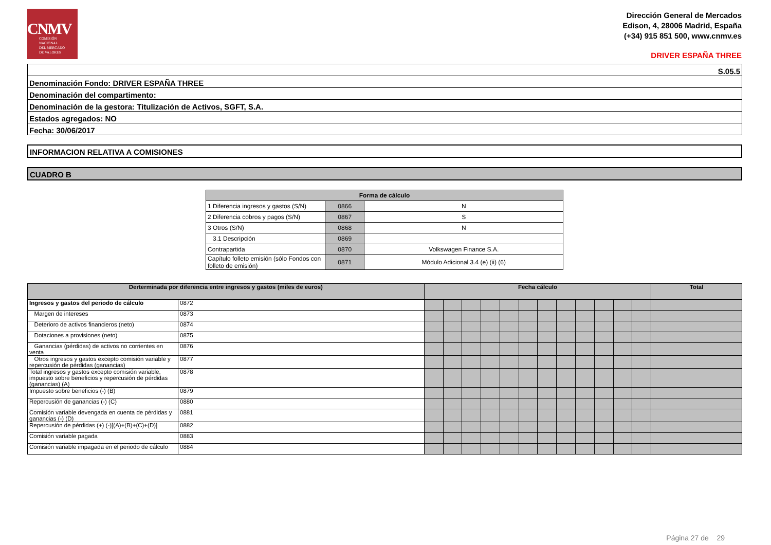CNMV
COMISIÓN
NACIONAL
DEL MERCADO
DE VALORES
Dirección General de Mercados
Edison, 4, 28006 Madrid, España
(+34) 915 851 500, www.cnmv.es
DRIVER ESPAÑA THREE
| S.05.5 |
| Denominación Fondo: DRIVER ESPAÑA THREE |
| Denominación del compartimento: |
| Denominación de la gestora: Titulización de Activos, SGFT, S.A. |
| Estados agregados: NO |
| Fecha: 30/06/2017 |
INFORMACION RELATIVA A COMISIONES
CUADRO B
| Forma de cálculo | | |
| --- | --- | --- |
| 1 Diferencia ingresos y gastos (S/N) | 0866 | N |
| 2 Diferencia cobros y pagos (S/N) | 0867 | S |
| 3 Otros (S/N) | 0868 | N |
| 3.1 Descripción | 0869 | |
| Contrapartida | 0870 | Volkswagen Finance S.A. |
| Capítulo folleto emisión (sólo Fondos con folleto de emisión) | 0871 | Módulo Adicional 3.4 (e) (ii) (6) |
| Derterminada por diferencia entre ingresos y gastos (miles de euros) | | Fecha cálculo | | | | | | | | | | | | Total |
| --- | --- | --- | --- | --- | --- | --- | --- | --- | --- | --- | --- | --- | --- | --- |
| Ingresos y gastos del periodo de cálculo | 0872 | | | | | | | | | | | | | |
| Margen de intereses | 0873 | | | | | | | | | | | | | |
| Deterioro de activos financieros (neto) | 0874 | | | | | | | | | | | | | |
| Dotaciones a provisiones (neto) | 0875 | | | | | | | | | | | | | |
| Ganancias (pérdidas) de activos no corrientes en venta | 0876 | | | | | | | | | | | | | |
| Otros ingresos y gastos excepto comisión variable y repercusión de pérdidas (ganancias) | 0877 | | | | | | | | | | | | | |
| Total ingresos y gastos excepto comisión variable, impuesto sobre beneficios y repercusión de pérdidas (ganancias) (A) | 0878 | | | | | | | | | | | | | |
| Impuesto sobre beneficios (-) (B) | 0879 | | | | | | | | | | | | | |
| Repercusión de ganancias (-) (C) | 0880 | | | | | | | | | | | | | |
| Comisión variable devengada en cuenta de pérdidas y ganancias (-) (D) | 0881 | | | | | | | | | | | | | |
| Repercusión de pérdidas (+) (-)[(A)+(B)+(C)+(D)] | 0882 | | | | | | | | | | | | | |
| Comisión variable pagada | 0883 | | | | | | | | | | | | | |
| Comisión variable impagada en el periodo de cálculo | 0884 | | | | | | | | | | | | | |
Página 27 de 29